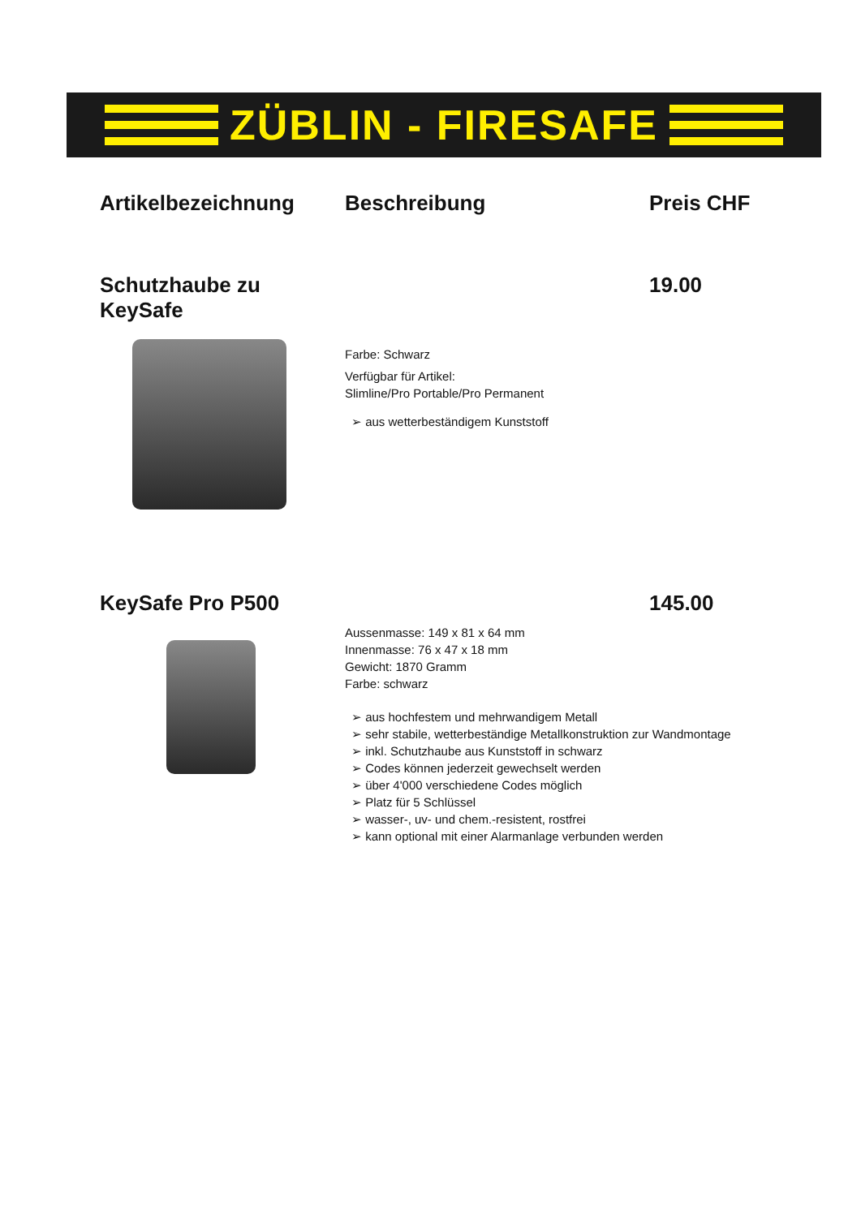ZÜBLIN - FIRESAFE
Artikelbezeichnung Beschreibung Preis CHF
Schutzhaube zu KeySafe 19.00
Farbe: Schwarz
Verfügbar für Artikel:
Slimline/Pro Portable/Pro Permanent
➢ aus wetterbeständigem Kunststoff
KeySafe Pro P500 145.00
Aussenmasse: 149 x 81 x 64 mm
Innenmasse: 76 x 47 x 18 mm
Gewicht: 1870 Gramm
Farbe: schwarz
➢ aus hochfestem und mehrwandigem Metall
➢ sehr stabile, wetterbeständige Metallkonstruktion zur Wandmontage
➢ inkl. Schutzhaube aus Kunststoff in schwarz
➢ Codes können jederzeit gewechselt werden
➢ über 4'000 verschiedene Codes möglich
➢ Platz für 5 Schlüssel
➢ wasser-, uv- und chem.-resistent, rostfrei
➢ kann optional mit einer Alarmanlage verbunden werden